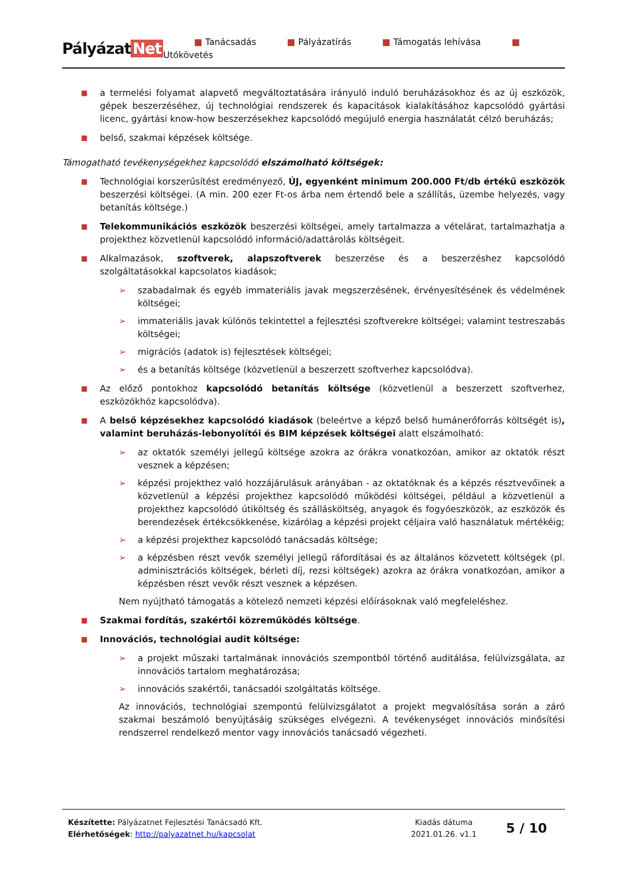Pályázat Net
■ Tanácsadás ■ Pályázatírás ■ Támogatás lehívása ■ Utókövetés
■
a termelési folyamat alapvető megváltoztatására irányuló induló beruházásokhoz és az új eszközök, gépek beszerzéséhez, új technológiai rendszerek és kapacitások kialakításához kapcsolódó gyártási licenc, gyártási know-how beszerzésekhez kapcsolódó megújuló energia használatát célzó beruházás;
■
belső, szakmai képzések költsége.
Támogatható tevékenységekhez kapcsolódó elszámolható költségek:
■
Technológiai korszerűsítést eredményező, ÚJ, egyenként minimum 200.000 Ft/db értékű eszközök beszerzési költségei. (A min. 200 ezer Ft-os árba nem értendő bele a szállítás, üzembe helyezés, vagy betanítás költsége.)
■
Telekommunikációs eszközök beszerzési költségei, amely tartalmazza a vételárat, tartalmazhatja a projekthez közvetlenül kapcsolódó információ/adattárolás költségeit.
■
Alkalmazások, szoftverek, alapszoftverek beszerzése és a beszerzéshez kapcsolódó szolgáltatásokkal kapcsolatos kiadások;
➢ szabadalmak és egyéb immateriális javak megszerzésének, érvényesítésének és védelmének költségei;
➢ immateriális javak különös tekintettel a fejlesztési szoftverekre költségei; valamint testreszabás költségei;
➢ migrációs (adatok is) fejlesztések költségei;
➢ és a betanítás költsége (közvetlenül a beszerzett szoftverhez kapcsolódva).
■
Az előző pontokhoz kapcsolódó betanítás költsége (közvetlenül a beszerzett szoftverhez, eszközökhöz kapcsolódva).
■
A belső képzésekhez kapcsolódó kiadások (beleértve a képző belső humánerőforrás költségét is), valamint beruházás-lebonyolítói és BIM képzések költségei alatt elszámolható:
➢ az oktatók személyi jellegű költsége azokra az órákra vonatkozóan, amikor az oktatók részt vesznek a képzésen;
➢ képzési projekthez való hozzájárulásuk arányában - az oktatóknak és a képzés résztvevőinek a közvetlenül a képzési projekthez kapcsolódó működési költségei, például a közvetlenül a projekthez kapcsolódó útiköltség és szállásköltség, anyagok és fogyóeszközök, az eszközök és berendezések értékcsökkenése, kizárólag a képzési projekt céljaira való használatuk mértékéig;
➢ a képzési projekthez kapcsolódó tanácsadás költsége;
➢ a képzésben részt vevők személyi jellegű ráfordításai és az általános közvetett költségek (pl. adminisztrációs költségek, bérleti díj, rezsi költségek) azokra az órákra vonatkozóan, amikor a képzésben részt vevők részt vesznek a képzésen.
Nem nyújtható támogatás a kötelező nemzeti képzési előírásoknak való megfeleléshez.
■
Szakmai fordítás, szakértői közreműködés költsége.
■
Innovációs, technológiai audit költsége:
➢ a projekt műszaki tartalmának innovációs szempontból történő auditálása, felülvizsgálata, az innovációs tartalom meghatározása;
➢ innovációs szakértői, tanácsadói szolgáltatás költsége.
Az innovációs, technológiai szempontú felülvizsgálatot a projekt megvalósítása során a záró szakmai beszámoló benyújtásáig szükséges elvégezni. A tevékenységet innovációs minősítési rendszerrel rendelkező mentor vagy innovációs tanácsadó végezheti.
Készítette: Pályázatnet Fejlesztési Tanácsadó Kft.
Elérhetőségek: http://palyazatnet.hu/kapcsolat
Kiadás dátuma
2021.01.26. v1.1
5 / 10